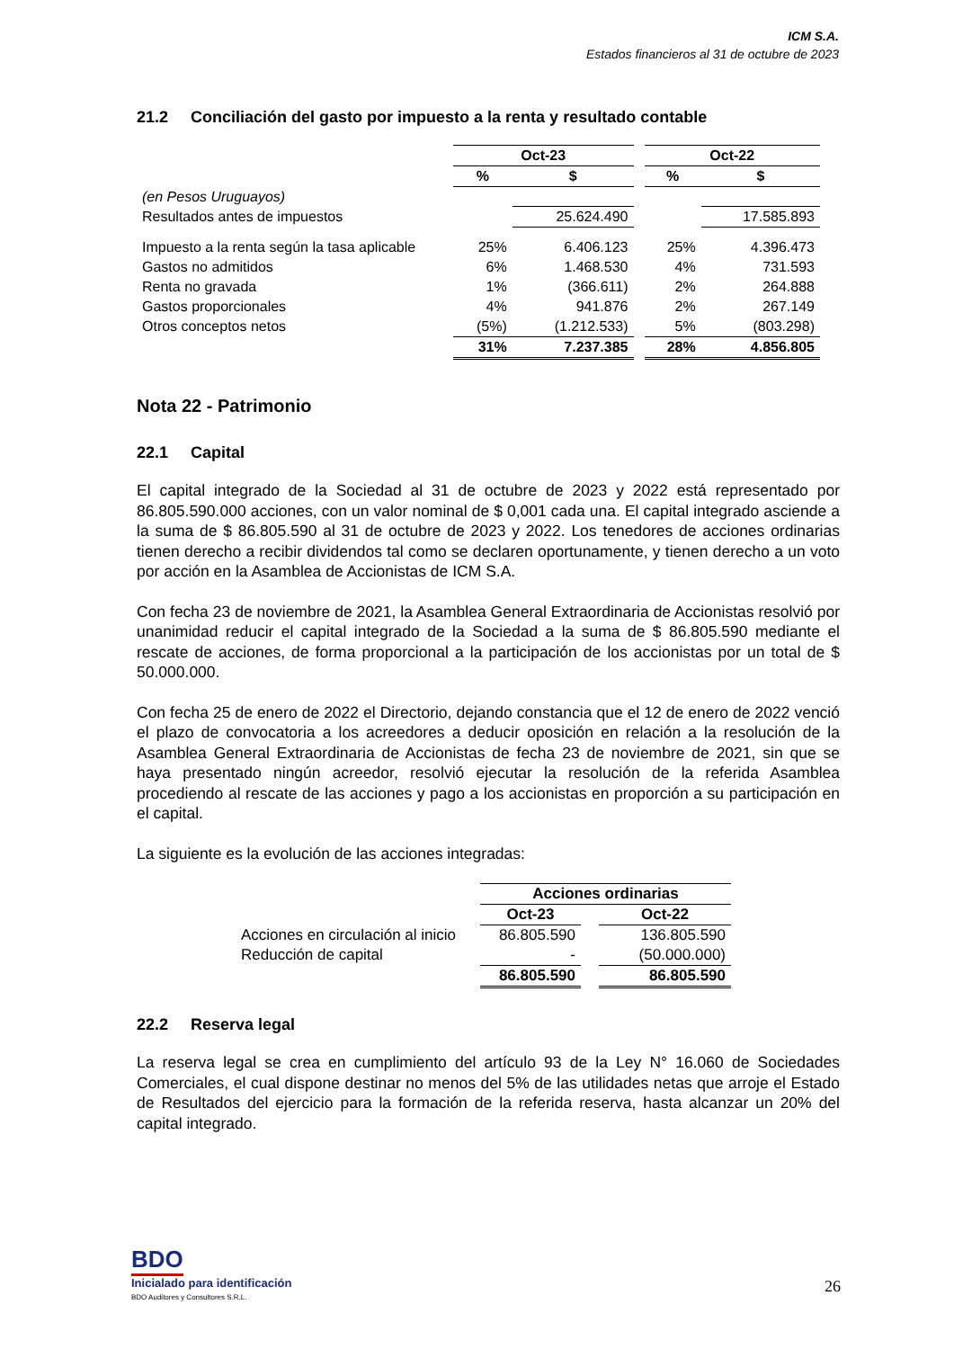ICM S.A.
Estados financieros al 31 de octubre de 2023
21.2 Conciliación del gasto por impuesto a la renta y resultado contable
| | Oct-23 | | | Oct-22 | |
| | % | $ | | % | $ |
| (en Pesos Uruguayos) | | | | | |
| Resultados antes de impuestos | | 25.624.490 | | | 17.585.893 |
| Impuesto a la renta según la tasa aplicable | 25% | 6.406.123 | | 25% | 4.396.473 |
| Gastos no admitidos | 6% | 1.468.530 | | 4% | 731.593 |
| Renta no gravada | 1% | (366.611) | | 2% | 264.888 |
| Gastos proporcionales | 4% | 941.876 | | 2% | 267.149 |
| Otros conceptos netos | (5%) | (1.212.533) | | 5% | (803.298) |
| | 31% | 7.237.385 | | 28% | 4.856.805 |
Nota 22 - Patrimonio
22.1 Capital
El capital integrado de la Sociedad al 31 de octubre de 2023 y 2022 está representado por 86.805.590.000 acciones, con un valor nominal de $ 0,001 cada una. El capital integrado asciende a la suma de $ 86.805.590 al 31 de octubre de 2023 y 2022. Los tenedores de acciones ordinarias tienen derecho a recibir dividendos tal como se declaren oportunamente, y tienen derecho a un voto por acción en la Asamblea de Accionistas de ICM S.A.
Con fecha 23 de noviembre de 2021, la Asamblea General Extraordinaria de Accionistas resolvió por unanimidad reducir el capital integrado de la Sociedad a la suma de $ 86.805.590 mediante el rescate de acciones, de forma proporcional a la participación de los accionistas por un total de $ 50.000.000.
Con fecha 25 de enero de 2022 el Directorio, dejando constancia que el 12 de enero de 2022 venció el plazo de convocatoria a los acreedores a deducir oposición en relación a la resolución de la Asamblea General Extraordinaria de Accionistas de fecha 23 de noviembre de 2021, sin que se haya presentado ningún acreedor, resolvió ejecutar la resolución de la referida Asamblea procediendo al rescate de las acciones y pago a los accionistas en proporción a su participación en el capital.
La siguiente es la evolución de las acciones integradas:
| | Acciones ordinarias | | |
| | Oct-23 | | Oct-22 |
| Acciones en circulación al inicio | 86.805.590 | | 136.805.590 |
| Reducción de capital | - | | (50.000.000) |
| | 86.805.590 | | 86.805.590 |
22.2 Reserva legal
La reserva legal se crea en cumplimiento del artículo 93 de la Ley N° 16.060 de Sociedades Comerciales, el cual dispone destinar no menos del 5% de las utilidades netas que arroje el Estado de Resultados del ejercicio para la formación de la referida reserva, hasta alcanzar un 20% del capital integrado.
BDO
Inicialado para identificación
BDO Auditores y Consultores S.R.L.
26